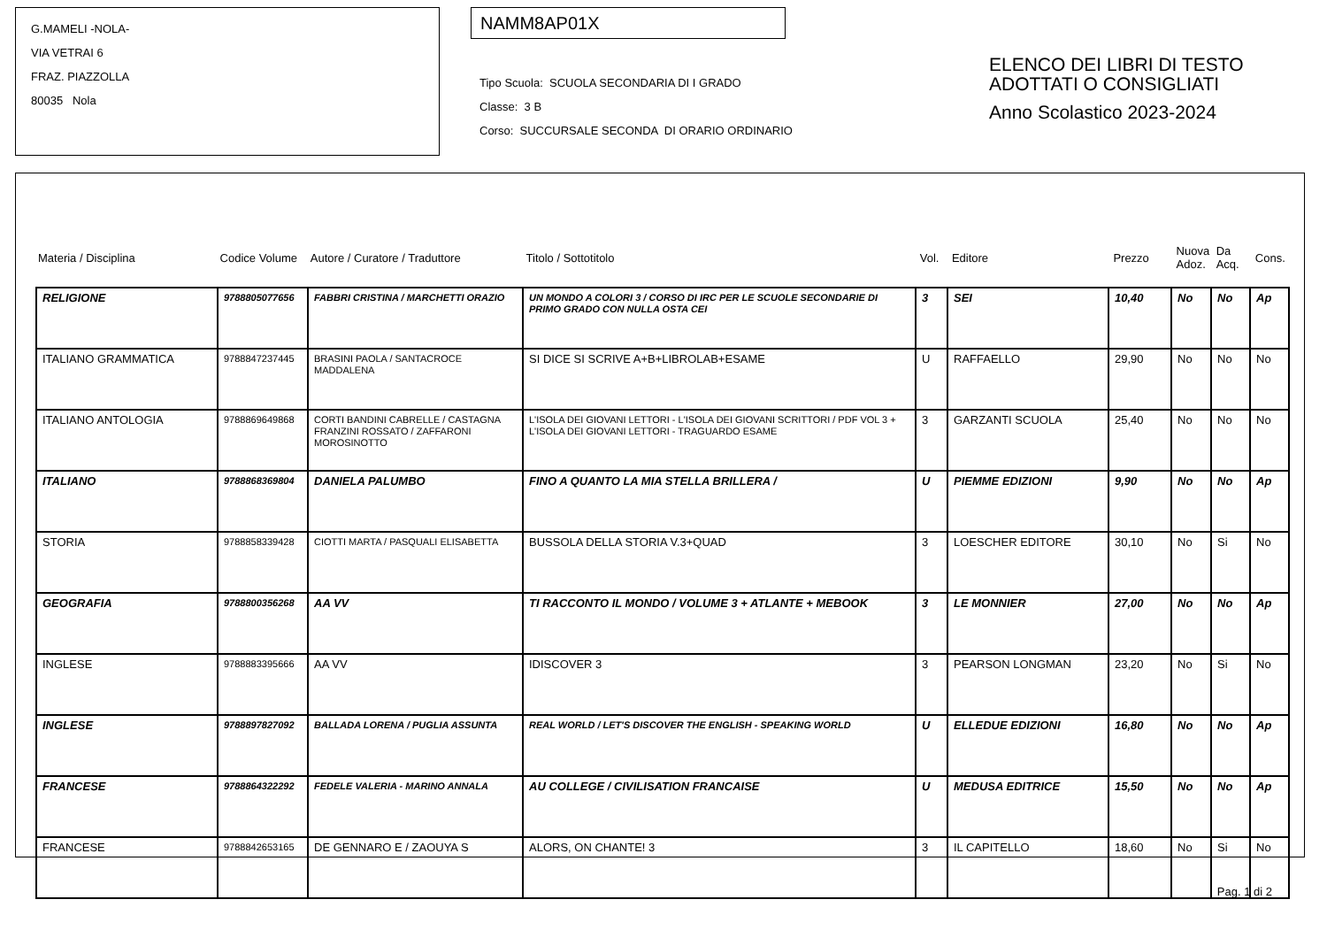G.MAMELI -NOLA-
VIA VETRAI 6
FRAZ. PIAZZOLLA
80035 Nola
NAMM8AP01X
Tipo Scuola: SCUOLA SECONDARIA DI I GRADO
Classe: 3 B
Corso: SUCCURSALE SECONDA DI ORARIO ORDINARIO
ELENCO DEI LIBRI DI TESTO
ADOTTATI O CONSIGLIATI
Anno Scolastico 2023-2024
| Materia / Disciplina | Codice Volume | Autore / Curatore / Traduttore | Titolo / Sottotitolo | Vol. | Editore | Prezzo | Nuova Adoz. | Da Acq. | Cons. |
| RELIGIONE | 9788805077656 | FABBRI CRISTINA / MARCHETTI ORAZIO | UN MONDO A COLORI 3 / CORSO DI IRC PER LE SCUOLE SECONDARIE DI PRIMO GRADO CON NULLA OSTA CEI | 3 | SEI | 10,40 | No | No | Ap |
| ITALIANO GRAMMATICA | 9788847237445 | BRASINI PAOLA / SANTACROCE MADDALENA | SI DICE SI SCRIVE A+B+LIBROLAB+ESAME | U | RAFFAELLO | 29,90 | No | No | No |
| ITALIANO ANTOLOGIA | 9788869649868 | CORTI BANDINI CABRELLE / CASTAGNA FRANZINI ROSSATO / ZAFFARONI MOROSINOTTO | L'ISOLA DEI GIOVANI LETTORI - L'ISOLA DEI GIOVANI SCRITTORI / PDF VOL 3 + L'ISOLA DEI GIOVANI LETTORI - TRAGUARDO ESAME | 3 | GARZANTI SCUOLA | 25,40 | No | No | No |
| ITALIANO | 9788868369804 | DANIELA PALUMBO | FINO A QUANTO LA MIA STELLA BRILLERA / | U | PIEMME EDIZIONI | 9,90 | No | No | Ap |
| STORIA | 9788858339428 | CIOTTI MARTA / PASQUALI ELISABETTA | BUSSOLA DELLA STORIA V.3+QUAD | 3 | LOESCHER EDITORE | 30,10 | No | Si | No |
| GEOGRAFIA | 9788800356268 | AA VV | TI RACCONTO IL MONDO / VOLUME 3 + ATLANTE + MEBOOK | 3 | LE MONNIER | 27,00 | No | No | Ap |
| INGLESE | 9788883395666 | AA VV | IDISCOVER 3 | 3 | PEARSON LONGMAN | 23,20 | No | Si | No |
| INGLESE | 9788897827092 | BALLADA LORENA / PUGLIA ASSUNTA | REAL WORLD / LET'S DISCOVER THE ENGLISH - SPEAKING WORLD | U | ELLEDUE EDIZIONI | 16,80 | No | No | Ap |
| FRANCESE | 9788864322292 | FEDELE VALERIA - MARINO ANNALA | AU COLLEGE / CIVILISATION FRANCAISE | U | MEDUSA EDITRICE | 15,50 | No | No | Ap |
| FRANCESE | 9788842653165 | DE GENNARO E / ZAOUYA S | ALORS, ON CHANTE! 3 | 3 | IL CAPITELLO | 18,60 | No | Si | No |
Pag. 1 di 2